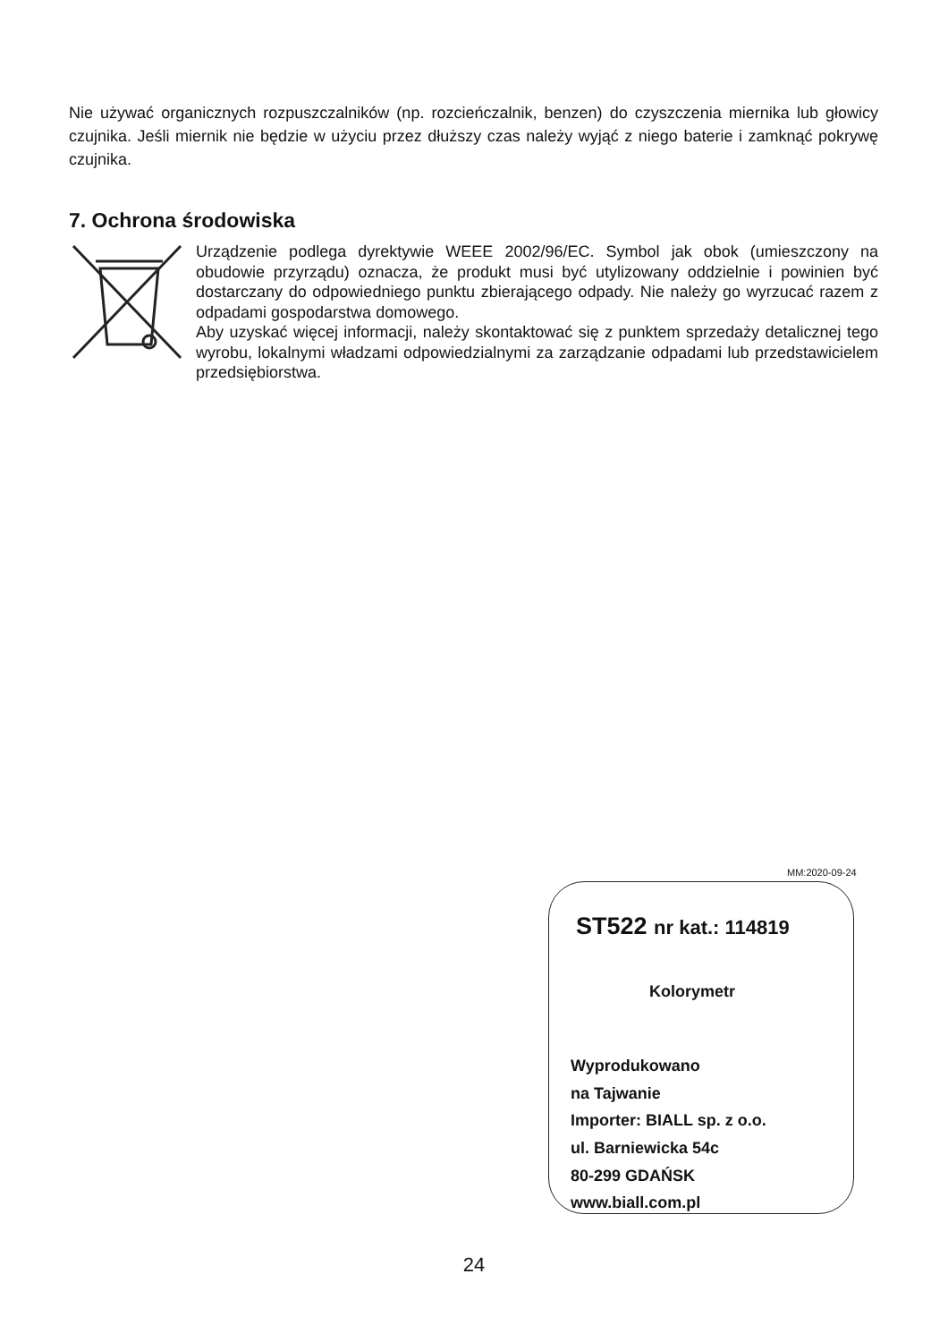Nie używać organicznych rozpuszczalników (np. rozcieńczalnik, benzen) do czyszczenia miernika lub głowicy czujnika. Jeśli miernik nie będzie w użyciu przez dłuższy czas należy wyjąć z niego baterie i zamknąć pokrywę czujnika.
7. Ochrona środowiska
Urządzenie podlega dyrektywie WEEE 2002/96/EC. Symbol jak obok (umieszczony na obudowie przyrządu) oznacza, że produkt musi być utylizowany oddzielnie i powinien być dostarczany do odpowiedniego punktu zbierającego odpady. Nie należy go wyrzucać razem z odpadami gospodarstwa domowego.
Aby uzyskać więcej informacji, należy skontaktować się z punktem sprzedaży detalicznej tego wyrobu, lokalnymi władzami odpowiedzialnymi za zarządzanie odpadami lub przedstawicielem przedsiębiorstwa.
MM:2020-09-24
ST522 nr kat.: 114819
Kolorymetr
Wyprodukowano
na Tajwanie
Importer: BIALL sp. z o.o.
ul. Barniewicka 54c
80-299 GDAŃSK
www.biall.com.pl
24